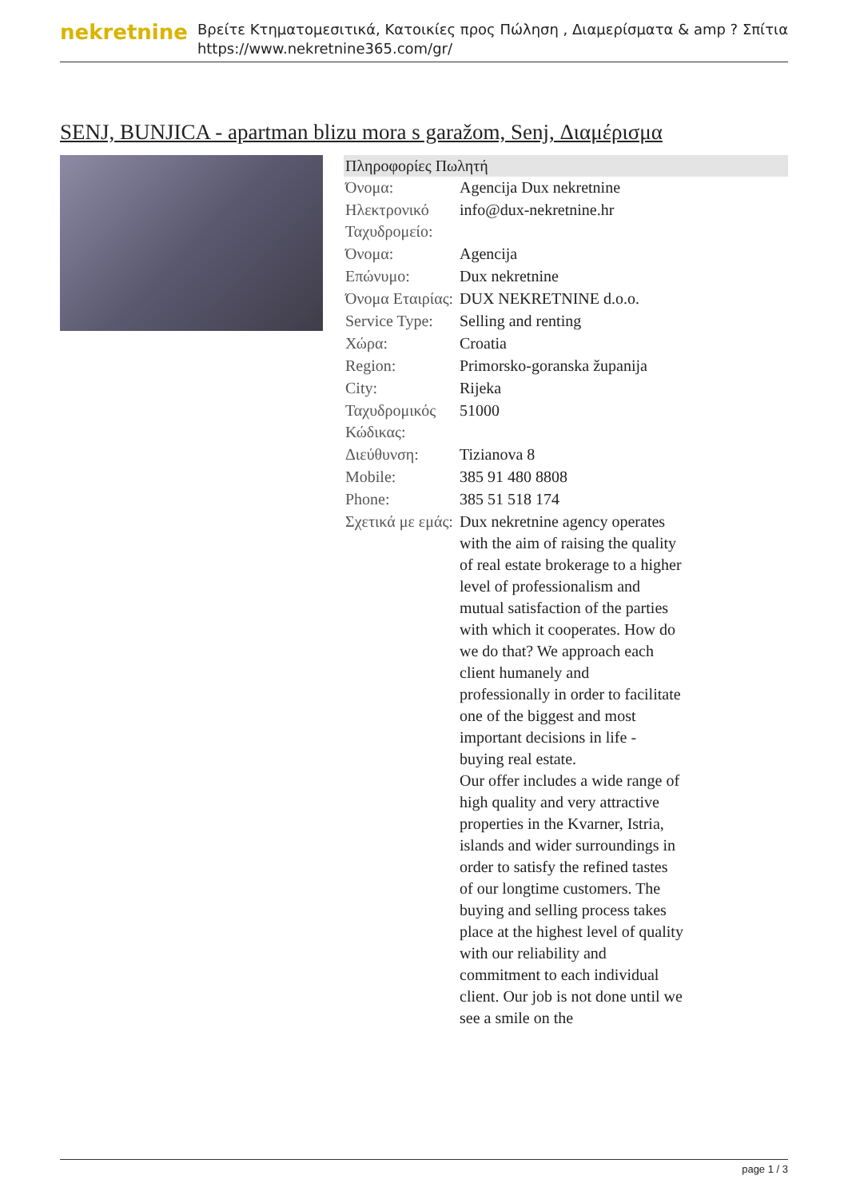nekretnine
Βρείτε Κτηματομεσιτικά, Κατοικίες προς Πώληση , Διαμερίσματα & amp ? Σπίτια
https://www.nekretnine365.com/gr/
SENJ, BUNJICA - apartman blizu mora s garažom, Senj, Διαμέρισμα
| Πληροφορίες Πωλητή | |
| --- | --- |
| Όνομα: | Agencija Dux nekretnine |
| Ηλεκτρονικό Ταχυδρομείο: | info@dux-nekretnine.hr |
| Όνομα: | Agencija |
| Επώνυμο: | Dux nekretnine |
| Όνομα Εταιρίας: | DUX NEKRETNINE d.o.o. |
| Service Type: | Selling and renting |
| Χώρα: | Croatia |
| Region: | Primorsko-goranska županija |
| City: | Rijeka |
| Ταχυδρομικός Κώδικας: | 51000 |
| Διεύθυνση: | Tizianova 8 |
| Mobile: | 385 91 480 8808 |
| Phone: | 385 51 518 174 |
| Σχετικά με εμάς: | Dux nekretnine agency operates with the aim of raising the quality of real estate brokerage to a higher level of professionalism and mutual satisfaction of the parties with which it cooperates. How do we do that? We approach each client humanely and professionally in order to facilitate one of the biggest and most important decisions in life - buying real estate. Our offer includes a wide range of high quality and very attractive properties in the Kvarner, Istria, islands and wider surroundings in order to satisfy the refined tastes of our longtime customers. The buying and selling process takes place at the highest level of quality with our reliability and commitment to each individual client. Our job is not done until we see a smile on the |
page 1 / 3